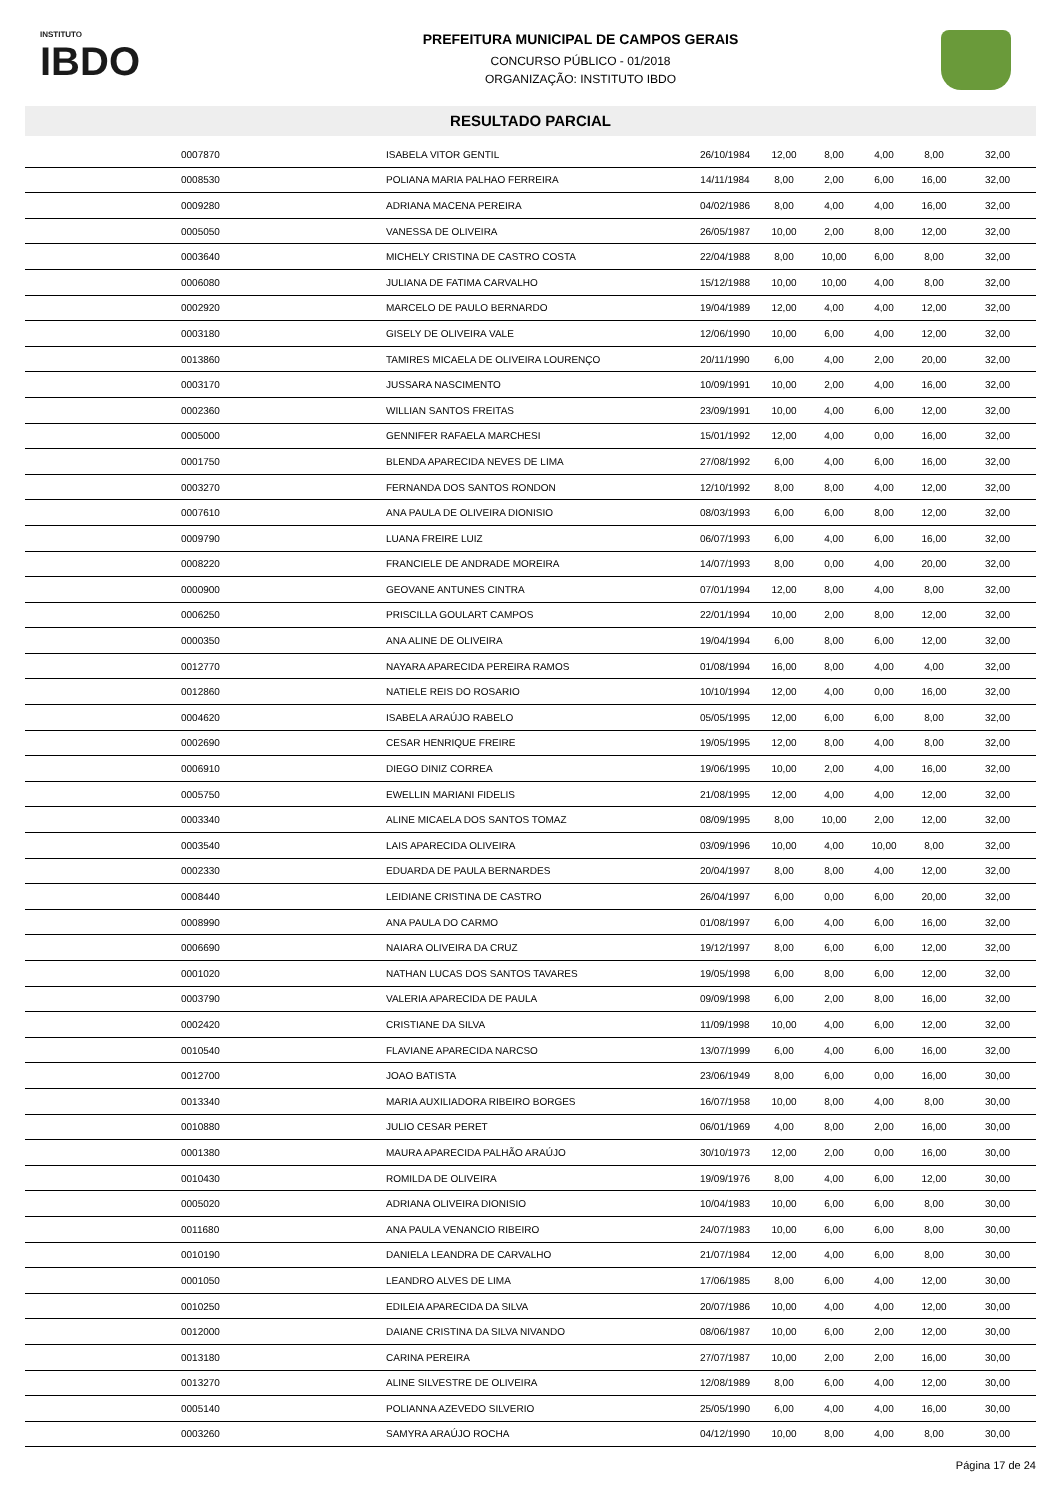INSTITUTO
IBDO
PREFEITURA MUNICIPAL DE CAMPOS GERAIS
CONCURSO PÚBLICO - 01/2018
ORGANIZAÇÃO: INSTITUTO IBDO
RESULTADO PARCIAL
| | 0007870 | ISABELA VITOR GENTIL | 26/10/1984 | 12,00 | 8,00 | 4,00 | 8,00 | 32,00 |
| | 0008530 | POLIANA MARIA PALHAO FERREIRA | 14/11/1984 | 8,00 | 2,00 | 6,00 | 16,00 | 32,00 |
| | 0009280 | ADRIANA MACENA PEREIRA | 04/02/1986 | 8,00 | 4,00 | 4,00 | 16,00 | 32,00 |
| | 0005050 | VANESSA DE OLIVEIRA | 26/05/1987 | 10,00 | 2,00 | 8,00 | 12,00 | 32,00 |
| | 0003640 | MICHELY CRISTINA DE CASTRO COSTA | 22/04/1988 | 8,00 | 10,00 | 6,00 | 8,00 | 32,00 |
| | 0006080 | JULIANA DE FATIMA CARVALHO | 15/12/1988 | 10,00 | 10,00 | 4,00 | 8,00 | 32,00 |
| | 0002920 | MARCELO DE PAULO BERNARDO | 19/04/1989 | 12,00 | 4,00 | 4,00 | 12,00 | 32,00 |
| | 0003180 | GISELY DE OLIVEIRA VALE | 12/06/1990 | 10,00 | 6,00 | 4,00 | 12,00 | 32,00 |
| | 0013860 | TAMIRES MICAELA DE OLIVEIRA LOURENÇO | 20/11/1990 | 6,00 | 4,00 | 2,00 | 20,00 | 32,00 |
| | 0003170 | JUSSARA NASCIMENTO | 10/09/1991 | 10,00 | 2,00 | 4,00 | 16,00 | 32,00 |
| | 0002360 | WILLIAN SANTOS FREITAS | 23/09/1991 | 10,00 | 4,00 | 6,00 | 12,00 | 32,00 |
| | 0005000 | GENNIFER RAFAELA MARCHESI | 15/01/1992 | 12,00 | 4,00 | 0,00 | 16,00 | 32,00 |
| | 0001750 | BLENDA APARECIDA NEVES DE LIMA | 27/08/1992 | 6,00 | 4,00 | 6,00 | 16,00 | 32,00 |
| | 0003270 | FERNANDA DOS SANTOS RONDON | 12/10/1992 | 8,00 | 8,00 | 4,00 | 12,00 | 32,00 |
| | 0007610 | ANA PAULA DE OLIVEIRA DIONISIO | 08/03/1993 | 6,00 | 6,00 | 8,00 | 12,00 | 32,00 |
| | 0009790 | LUANA FREIRE LUIZ | 06/07/1993 | 6,00 | 4,00 | 6,00 | 16,00 | 32,00 |
| | 0008220 | FRANCIELE DE ANDRADE MOREIRA | 14/07/1993 | 8,00 | 0,00 | 4,00 | 20,00 | 32,00 |
| | 0000900 | GEOVANE ANTUNES CINTRA | 07/01/1994 | 12,00 | 8,00 | 4,00 | 8,00 | 32,00 |
| | 0006250 | PRISCILLA GOULART CAMPOS | 22/01/1994 | 10,00 | 2,00 | 8,00 | 12,00 | 32,00 |
| | 0000350 | ANA ALINE DE OLIVEIRA | 19/04/1994 | 6,00 | 8,00 | 6,00 | 12,00 | 32,00 |
| | 0012770 | NAYARA APARECIDA PEREIRA RAMOS | 01/08/1994 | 16,00 | 8,00 | 4,00 | 4,00 | 32,00 |
| | 0012860 | NATIELE REIS DO ROSARIO | 10/10/1994 | 12,00 | 4,00 | 0,00 | 16,00 | 32,00 |
| | 0004620 | ISABELA ARAÚJO RABELO | 05/05/1995 | 12,00 | 6,00 | 6,00 | 8,00 | 32,00 |
| | 0002690 | CESAR HENRIQUE FREIRE | 19/05/1995 | 12,00 | 8,00 | 4,00 | 8,00 | 32,00 |
| | 0006910 | DIEGO DINIZ CORREA | 19/06/1995 | 10,00 | 2,00 | 4,00 | 16,00 | 32,00 |
| | 0005750 | EWELLIN MARIANI FIDELIS | 21/08/1995 | 12,00 | 4,00 | 4,00 | 12,00 | 32,00 |
| | 0003340 | ALINE MICAELA DOS SANTOS TOMAZ | 08/09/1995 | 8,00 | 10,00 | 2,00 | 12,00 | 32,00 |
| | 0003540 | LAIS APARECIDA OLIVEIRA | 03/09/1996 | 10,00 | 4,00 | 10,00 | 8,00 | 32,00 |
| | 0002330 | EDUARDA DE PAULA BERNARDES | 20/04/1997 | 8,00 | 8,00 | 4,00 | 12,00 | 32,00 |
| | 0008440 | LEIDIANE CRISTINA DE CASTRO | 26/04/1997 | 6,00 | 0,00 | 6,00 | 20,00 | 32,00 |
| | 0008990 | ANA PAULA DO CARMO | 01/08/1997 | 6,00 | 4,00 | 6,00 | 16,00 | 32,00 |
| | 0006690 | NAIARA OLIVEIRA DA CRUZ | 19/12/1997 | 8,00 | 6,00 | 6,00 | 12,00 | 32,00 |
| | 0001020 | NATHAN LUCAS DOS SANTOS TAVARES | 19/05/1998 | 6,00 | 8,00 | 6,00 | 12,00 | 32,00 |
| | 0003790 | VALERIA APARECIDA DE PAULA | 09/09/1998 | 6,00 | 2,00 | 8,00 | 16,00 | 32,00 |
| | 0002420 | CRISTIANE DA SILVA | 11/09/1998 | 10,00 | 4,00 | 6,00 | 12,00 | 32,00 |
| | 0010540 | FLAVIANE APARECIDA NARCSO | 13/07/1999 | 6,00 | 4,00 | 6,00 | 16,00 | 32,00 |
| | 0012700 | JOAO BATISTA | 23/06/1949 | 8,00 | 6,00 | 0,00 | 16,00 | 30,00 |
| | 0013340 | MARIA AUXILIADORA RIBEIRO BORGES | 16/07/1958 | 10,00 | 8,00 | 4,00 | 8,00 | 30,00 |
| | 0010880 | JULIO CESAR PERET | 06/01/1969 | 4,00 | 8,00 | 2,00 | 16,00 | 30,00 |
| | 0001380 | MAURA APARECIDA PALHÃO ARAÚJO | 30/10/1973 | 12,00 | 2,00 | 0,00 | 16,00 | 30,00 |
| | 0010430 | ROMILDA DE OLIVEIRA | 19/09/1976 | 8,00 | 4,00 | 6,00 | 12,00 | 30,00 |
| | 0005020 | ADRIANA OLIVEIRA DIONISIO | 10/04/1983 | 10,00 | 6,00 | 6,00 | 8,00 | 30,00 |
| | 0011680 | ANA PAULA VENANCIO RIBEIRO | 24/07/1983 | 10,00 | 6,00 | 6,00 | 8,00 | 30,00 |
| | 0010190 | DANIELA LEANDRA DE CARVALHO | 21/07/1984 | 12,00 | 4,00 | 6,00 | 8,00 | 30,00 |
| | 0001050 | LEANDRO ALVES DE LIMA | 17/06/1985 | 8,00 | 6,00 | 4,00 | 12,00 | 30,00 |
| | 0010250 | EDILEIA APARECIDA DA SILVA | 20/07/1986 | 10,00 | 4,00 | 4,00 | 12,00 | 30,00 |
| | 0012000 | DAIANE CRISTINA DA SILVA NIVANDO | 08/06/1987 | 10,00 | 6,00 | 2,00 | 12,00 | 30,00 |
| | 0013180 | CARINA PEREIRA | 27/07/1987 | 10,00 | 2,00 | 2,00 | 16,00 | 30,00 |
| | 0013270 | ALINE SILVESTRE DE OLIVEIRA | 12/08/1989 | 8,00 | 6,00 | 4,00 | 12,00 | 30,00 |
| | 0005140 | POLIANNA AZEVEDO SILVERIO | 25/05/1990 | 6,00 | 4,00 | 4,00 | 16,00 | 30,00 |
| | 0003260 | SAMYRA ARAÚJO ROCHA | 04/12/1990 | 10,00 | 8,00 | 4,00 | 8,00 | 30,00 |
Página 17 de 24